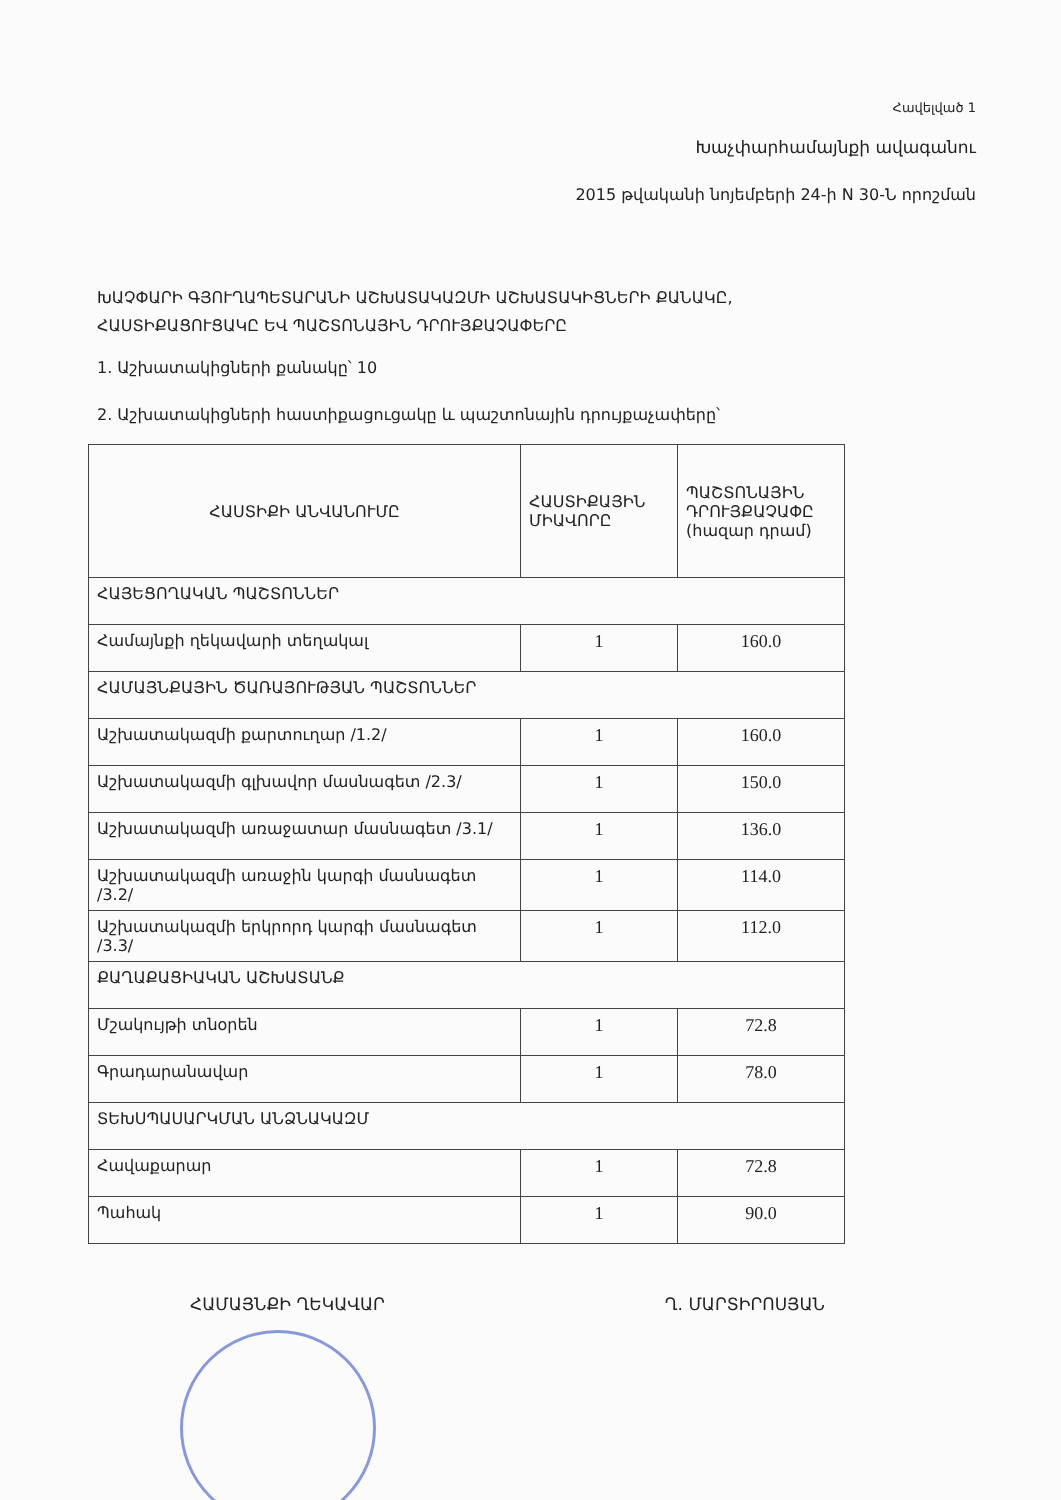Հավելված 1
Խաչփարհամայնքի ավագանու
2015 թվականի նոյեմբերի 24-ի N 30-Ն որոշման
ԽԱՉՓԱՐԻ ԳՅՈՒՂԱՊԵՏԱՐԱՆԻ ԱՇԽԱՏԱԿԱԶՄԻ ԱՇԽԱՏԱԿԻՑՆԵՐԻ ՔԱՆԱԿԸ,
ՀԱՍՏԻՔԱՑՈՒՑԱԿԸ ԵՎ ՊԱՇՏՈՆԱՅԻՆ ԴՐՈՒՅՔԱՉԱՓԵՐԸ
1. Աշխատակիցների քանակը՝ 10
2. Աշխատակիցների հաստիքացուցակը և պաշտոնային դրույքաչափերը՝
| ՀԱՍՏԻՔԻ ԱՆՎԱՆՈՒՄԸ | ՀԱՍՏԻՔԱՅԻՆ ՄԻԱՎՈՐԸ | ՊԱՇՏՈՆԱՅԻՆ ԴՐՈՒՅՔԱՉԱՓԸ (հազար դրամ) |
| --- | --- | --- |
| ՀԱՅԵՑՈՂԱԿԱՆ ՊԱՇՏՈՆՆԵՐ | | |
| Համայնքի ղեկավարի տեղակալ | 1 | 160.0 |
| ՀԱՄԱՅՆՔԱՅԻՆ ԾԱՌԱՅՈՒԹՅԱՆ ՊԱՇՏՈՆՆԵՐ | | |
| Աշխատակազմի քարտուղար /1.2/ | 1 | 160.0 |
| Աշխատակազմի գլխավոր մասնագետ /2.3/ | 1 | 150.0 |
| Աշխատակազմի առաջատար մասնագետ /3.1/ | 1 | 136.0 |
| Աշխատակազմի առաջին կարգի մասնագետ /3.2/ | 1 | 114.0 |
| Աշխատակազմի երկրորդ կարգի մասնագետ /3.3/ | 1 | 112.0 |
| ՔԱՂԱՔԱՑԻԱԿԱՆ ԱՇԽԱՏԱՆՔ | | |
| Մշակույթի տնօրեն | 1 | 72.8 |
| Գրադարանավար | 1 | 78.0 |
| ՏԵԽՍՊԱՍԱՐԿՄԱՆ ԱՆՁՆԱԿԱԶՄ | | |
| Հավաքարար | 1 | 72.8 |
| Պահակ | 1 | 90.0 |
ՀԱՄԱՅՆՔԻ ՂԵԿԱՎԱՐ Ղ. ՄԱՐՏԻՐՈՍՅԱՆ